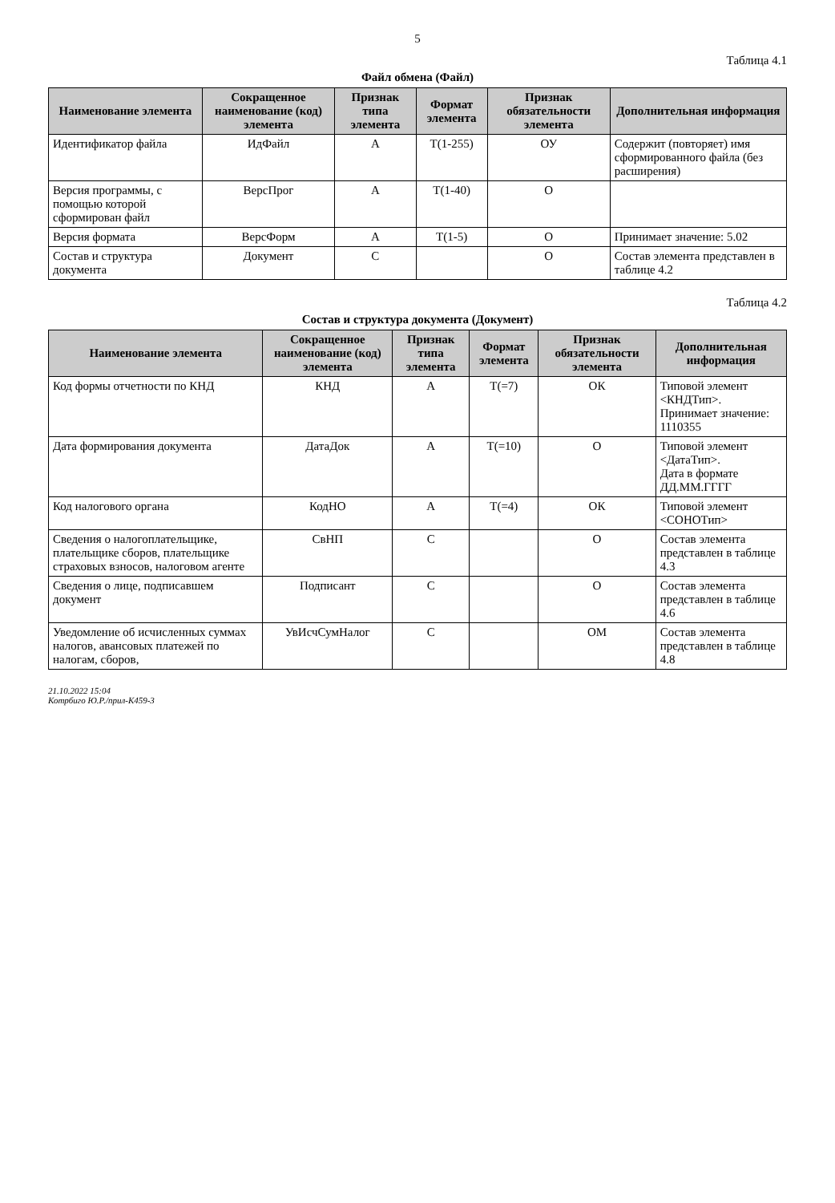5
Таблица 4.1
Файл обмена (Файл)
| Наименование элемента | Сокращенное наименование (код) элемента | Признак типа элемента | Формат элемента | Признак обязательности элемента | Дополнительная информация |
| --- | --- | --- | --- | --- | --- |
| Идентификатор файла | ИдФайл | А | T(1-255) | ОУ | Содержит (повторяет) имя сформированного файла (без расширения) |
| Версия программы, с помощью которой сформирован файл | ВерсПрог | А | T(1-40) | О | |
| Версия формата | ВерсФорм | А | T(1-5) | О | Принимает значение: 5.02 |
| Состав и структура документа | Документ | С | | О | Состав элемента представлен в таблице 4.2 |
Таблица 4.2
Состав и структура документа (Документ)
| Наименование элемента | Сокращенное наименование (код) элемента | Признак типа элемента | Формат элемента | Признак обязательности элемента | Дополнительная информация |
| --- | --- | --- | --- | --- | --- |
| Код формы отчетности по КНД | КНД | А | T(=7) | ОК | Типовой элемент <КНДТип>. Принимает значение: 1110355 |
| Дата формирования документа | ДатаДок | А | T(=10) | О | Типовой элемент <ДатаТип>. Дата в формате ДД.ММ.ГГГГ |
| Код налогового органа | КодНО | А | T(=4) | ОК | Типовой элемент <СОНОТип> |
| Сведения о налогоплательщике, плательщике сборов, плательщике страховых взносов, налоговом агенте | СвНП | С | | О | Состав элемента представлен в таблице 4.3 |
| Сведения о лице, подписавшем документ | Подписант | С | | О | Состав элемента представлен в таблице 4.6 |
| Уведомление об исчисленных суммах налогов, авансовых платежей по налогам, сборов, | УвИсчСумНалог | С | | ОМ | Состав элемента представлен в таблице 4.8 |
21.10.2022 15:04
Котрбиго Ю.Р./прил-К459-3